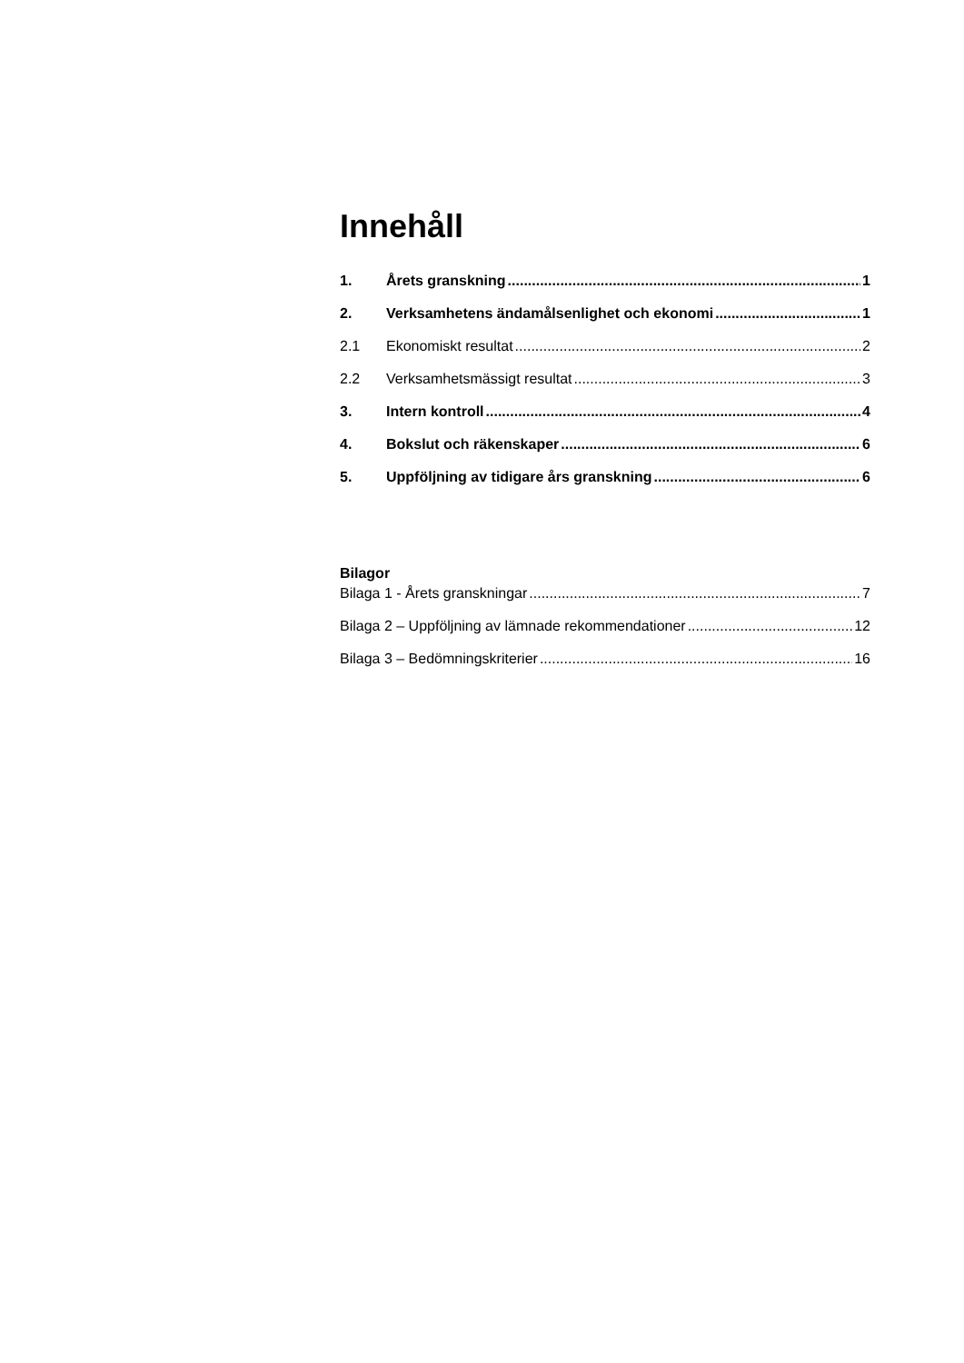Innehåll
1. Årets granskning 1
2. Verksamhetens ändamålsenlighet och ekonomi 1
2.1 Ekonomiskt resultat 2
2.2 Verksamhetsmässigt resultat 3
3. Intern kontroll 4
4. Bokslut och räkenskaper 6
5. Uppföljning av tidigare års granskning 6
Bilagor
Bilaga 1 - Årets granskningar 7
Bilaga 2 – Uppföljning av lämnade rekommendationer 12
Bilaga 3 – Bedömningskriterier 16